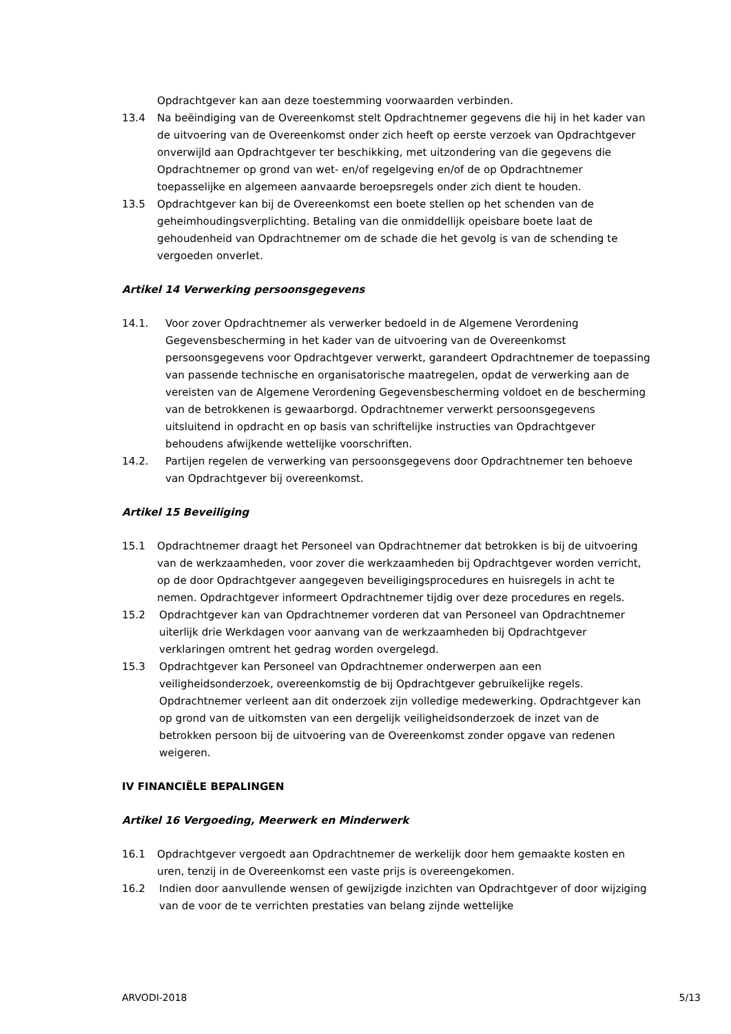Opdrachtgever kan aan deze toestemming voorwaarden verbinden.
13.4 Na beëindiging van de Overeenkomst stelt Opdrachtnemer gegevens die hij in het kader van de uitvoering van de Overeenkomst onder zich heeft op eerste verzoek van Opdrachtgever onverwijld aan Opdrachtgever ter beschikking, met uitzondering van die gegevens die Opdrachtnemer op grond van wet- en/of regelgeving en/of de op Opdrachtnemer toepasselijke en algemeen aanvaarde beroepsregels onder zich dient te houden.
13.5 Opdrachtgever kan bij de Overeenkomst een boete stellen op het schenden van de geheimhoudingsverplichting. Betaling van die onmiddellijk opeisbare boete laat de gehoudenheid van Opdrachtnemer om de schade die het gevolg is van de schending te vergoeden onverlet.
Artikel 14 Verwerking persoonsgegevens
14.1. Voor zover Opdrachtnemer als verwerker bedoeld in de Algemene Verordening Gegevensbescherming in het kader van de uitvoering van de Overeenkomst persoonsgegevens voor Opdrachtgever verwerkt, garandeert Opdrachtnemer de toepassing van passende technische en organisatorische maatregelen, opdat de verwerking aan de vereisten van de Algemene Verordening Gegevensbescherming voldoet en de bescherming van de betrokkenen is gewaarborgd. Opdrachtnemer verwerkt persoonsgegevens uitsluitend in opdracht en op basis van schriftelijke instructies van Opdrachtgever behoudens afwijkende wettelijke voorschriften.
14.2. Partijen regelen de verwerking van persoonsgegevens door Opdrachtnemer ten behoeve van Opdrachtgever bij overeenkomst.
Artikel 15 Beveiliging
15.1 Opdrachtnemer draagt het Personeel van Opdrachtnemer dat betrokken is bij de uitvoering van de werkzaamheden, voor zover die werkzaamheden bij Opdrachtgever worden verricht, op de door Opdrachtgever aangegeven beveiligingsprocedures en huisregels in acht te nemen. Opdrachtgever informeert Opdrachtnemer tijdig over deze procedures en regels.
15.2 Opdrachtgever kan van Opdrachtnemer vorderen dat van Personeel van Opdrachtnemer uiterlijk drie Werkdagen voor aanvang van de werkzaamheden bij Opdrachtgever verklaringen omtrent het gedrag worden overgelegd.
15.3 Opdrachtgever kan Personeel van Opdrachtnemer onderwerpen aan een veiligheidsonderzoek, overeenkomstig de bij Opdrachtgever gebruikelijke regels. Opdrachtnemer verleent aan dit onderzoek zijn volledige medewerking. Opdrachtgever kan op grond van de uitkomsten van een dergelijk veiligheidsonderzoek de inzet van de betrokken persoon bij de uitvoering van de Overeenkomst zonder opgave van redenen weigeren.
IV FINANCIËLE BEPALINGEN
Artikel 16 Vergoeding, Meerwerk en Minderwerk
16.1 Opdrachtgever vergoedt aan Opdrachtnemer de werkelijk door hem gemaakte kosten en uren, tenzij in de Overeenkomst een vaste prijs is overeengekomen.
16.2 Indien door aanvullende wensen of gewijzigde inzichten van Opdrachtgever of door wijziging van de voor de te verrichten prestaties van belang zijnde wettelijke
ARVODI-2018 5/13